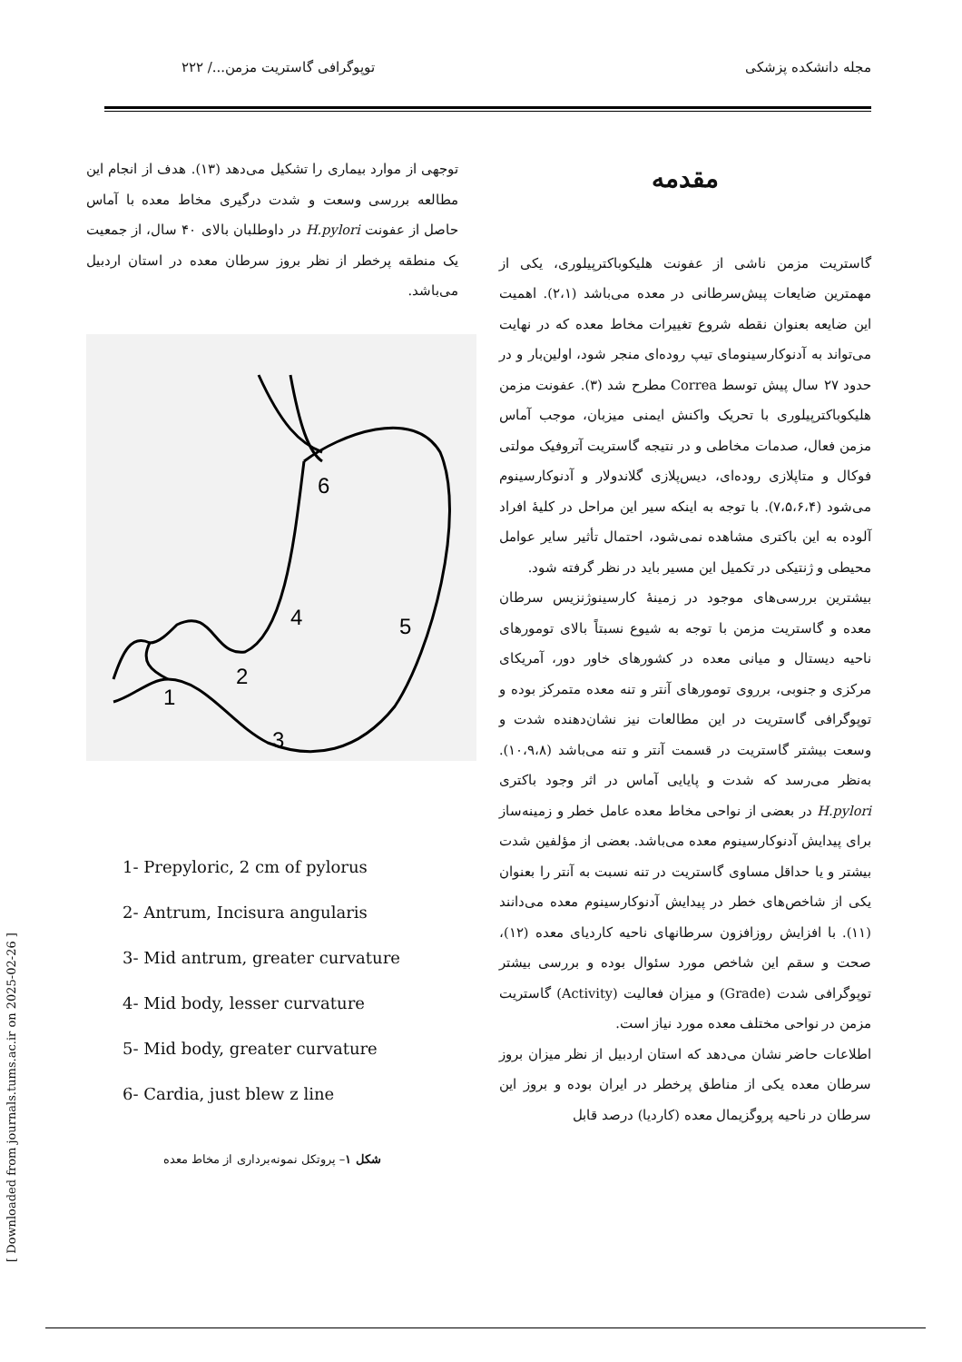مجله دانشکده پزشکی توپوگرافی گاستریت مزمن.../ ۲۲۲
مقدمه
گاستریت مزمن ناشی از عفونت هلیکوباکترپیلوری، یکی از مهمترین ضایعات پیش‌سرطانی در معده می‌باشد (۲،۱). اهمیت این ضایعه بعنوان نقطه شروع تغییرات مخاط معده که در نهایت می‌تواند به آدنوکارسینومای تیپ روده‌ای منجر شود، اولین‌بار و در حدود ۲۷ سال پیش توسط Correa مطرح شد (۳). عفونت مزمن هلیکوباکترپیلوری با تحریک واکنش ایمنی میزبان، موجب آماس مزمن فعال، صدمات مخاطی و در نتیجه گاستریت آتروفیک مولتی فوکال و متاپلازی روده‌ای، دیس‌پلازی گلاندولار و آدنوکارسینوم می‌شود (۷،۵،۶،۴). با توجه به اینکه سیر این مراحل در کلیهٔ افراد آلوده به این باکتری مشاهده نمی‌شود، احتمال تأثیر سایر عوامل محیطی و ژنتیکی در تکمیل این مسیر باید در نظر گرفته شود.
بیشترین بررسی‌های موجود در زمینهٔ کارسینوژنزیس سرطان معده و گاستریت مزمن با توجه به شیوع نسبتاً بالای تومورهای ناحیه دیستال و میانی معده در کشورهای خاور دور، آمریکای مرکزی و جنوبی، برروی تومورهای آنتر و تنه معده متمرکز بوده و توپوگرافی گاستریت در این مطالعات نیز نشان‌دهنده شدت و وسعت بیشتر گاستریت در قسمت آنتر و تنه می‌باشد (۱۰،۹،۸). به‌نظر می‌رسد که شدت و پایایی آماس در اثر وجود باکتری H.pylori در بعضی از نواحی مخاط معده عامل خطر و زمینه‌ساز برای پیدایش آدنوکارسینوم معده می‌باشد. بعضی از مؤلفین شدت بیشتر و یا حداقل مساوی گاستریت در تنه نسبت به آنتر را بعنوان یکی از شاخص‌های خطر در پیدایش آدنوکارسینوم معده می‌دانند (۱۱). با افزایش روزافزون سرطانهای ناحیه کاردیای معده (۱۲)، صحت و سقم این شاخص مورد سئوال بوده و بررسی بیشتر توپوگرافی شدت (Grade) و میزان فعالیت (Activity) گاستریت مزمن در نواحی مختلف معده مورد نیاز است.
اطلاعات حاضر نشان می‌دهد که استان اردبیل از نظر میزان بروز سرطان معده یکی از مناطق پرخطر در ایران بوده و بروز این سرطان در ناحیه پروگزیمال معده (کاردیا) درصد قابل
توجهی از موارد بیماری را تشکیل می‌دهد (۱۳). هدف از انجام این مطالعه بررسی وسعت و شدت درگیری مخاط معده با آماس حاصل از عفونت H.pylori در داوطلبان بالای ۴۰ سال، از جمعیت یک منطقه پرخطر از نظر بروز سرطان معده در استان اردبیل می‌باشد.
6
4
5
2
1
3
1- Prepyloric, 2 cm of pylorus
2- Antrum, Incisura angularis
3- Mid antrum, greater curvature
4- Mid body, lesser curvature
5- Mid body, greater curvature
6- Cardia, just blew z line
شکل ۱– پروتکل نمونه‌برداری از مخاط معده
[ Downloaded from journals.tums.ac.ir on 2025-02-26 ]